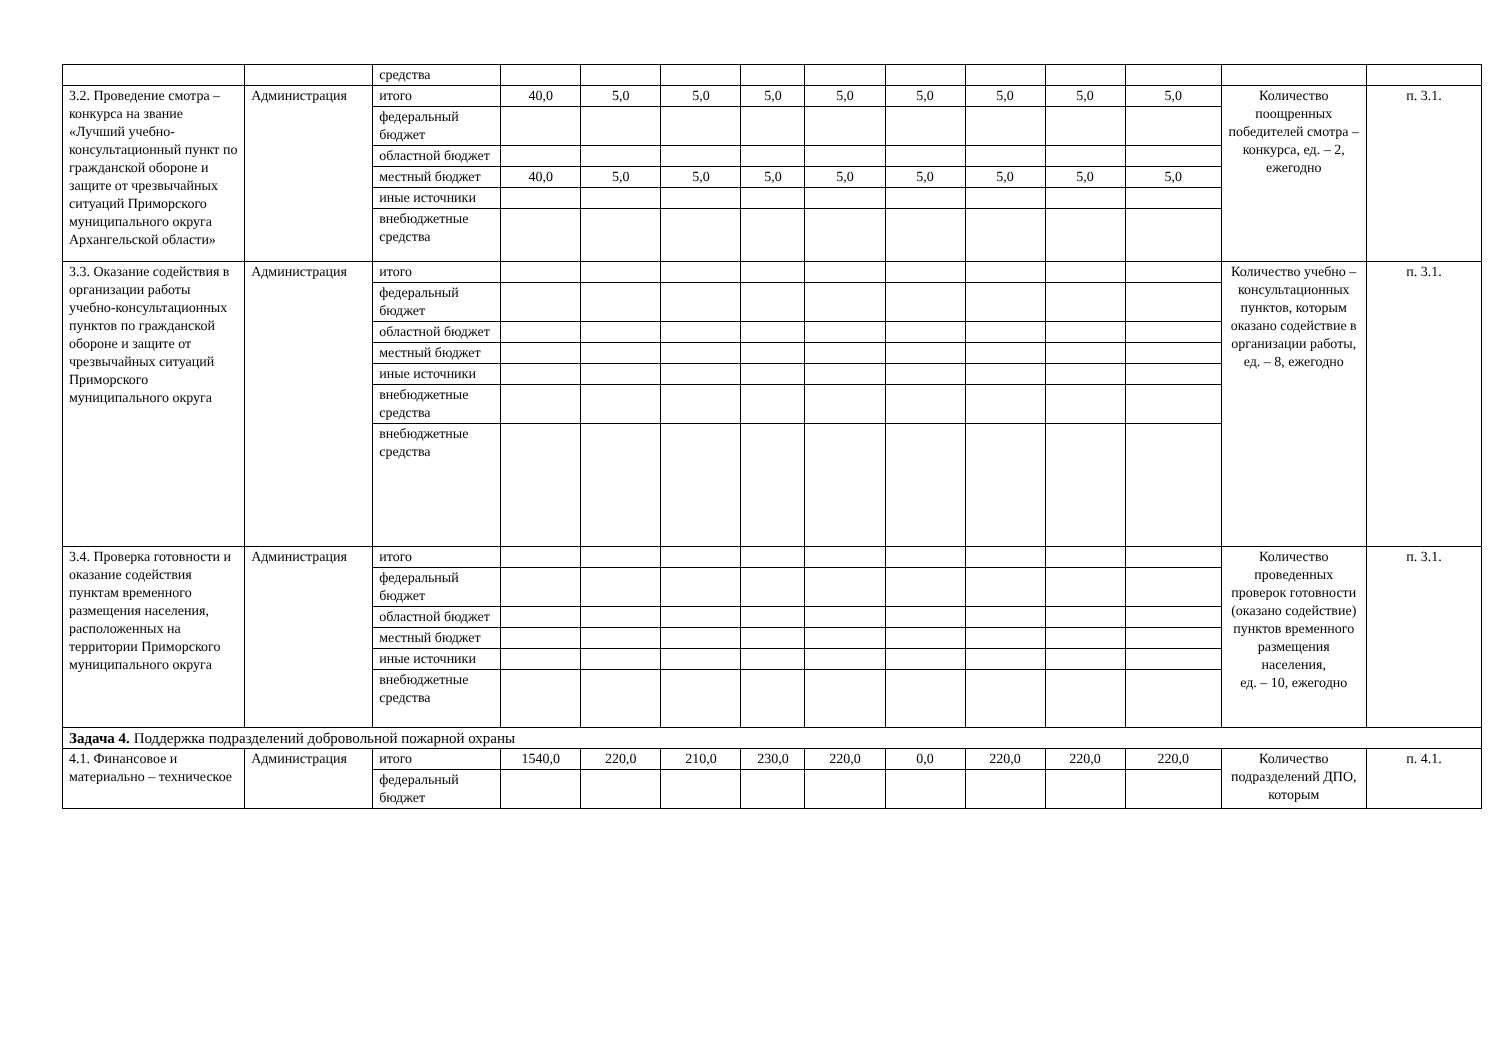| | | средства | | | | | | | | | | | |
| 3.2. Проведение смотра – конкурса на звание «Лучший учебно-консультационный пункт по гражданской обороне и защите от чрезвычайных ситуаций Приморского муниципального округа Архангельской области» | Администрация | итого | 40,0 | 5,0 | 5,0 | 5,0 | 5,0 | 5,0 | 5,0 | 5,0 | 5,0 | Количество поощренных победителей смотра – конкурса, ед. – 2, ежегодно | п. 3.1. |
| | | федеральный бюджет | | | | | | | | | | | |
| | | областной бюджет | | | | | | | | | | | |
| | | местный бюджет | 40,0 | 5,0 | 5,0 | 5,0 | 5,0 | 5,0 | 5,0 | 5,0 | 5,0 | | |
| | | иные источники | | | | | | | | | | | |
| | | внебюджетные средства | | | | | | | | | | | |
| 3.3. Оказание содействия в организации работы учебно-консультационных пунктов по гражданской обороне и защите от чрезвычайных ситуаций Приморского муниципального округа | Администрация | итого | | | | | | | | | | Количество учебно – консультационных пунктов, которым оказано содействие в организации работы, ед. – 8, ежегодно | п. 3.1. |
| | | федеральный бюджет | | | | | | | | | | | |
| | | областной бюджет | | | | | | | | | | | |
| | | местный бюджет | | | | | | | | | | | |
| | | иные источники | | | | | | | | | | | |
| | | внебюджетные средства | | | | | | | | | | | |
| | | внебюджетные средства | | | | | | | | | | | |
| 3.4. Проверка готовности и оказание содействия пунктам временного размещения населения, расположенных на территории Приморского муниципального округа | Администрация | итого | | | | | | | | | | Количество проведенных проверок готовности (оказано содействие) пунктов временного размещения населения, ед. – 10, ежегодно | п. 3.1. |
| | | федеральный бюджет | | | | | | | | | | | |
| | | областной бюджет | | | | | | | | | | | |
| | | местный бюджет | | | | | | | | | | | |
| | | иные источники | | | | | | | | | | | |
| | | внебюджетные средства | | | | | | | | | | | |
| Задача 4. Поддержка подразделений добровольной пожарной охраны | | | | | | | | | | | | | |
| 4.1. Финансовое и материально – техническое | Администрация | итого | 1540,0 | 220,0 | 210,0 | 230,0 | 220,0 | 0,0 | 220,0 | 220,0 | 220,0 | Количество подразделений ДПО, которым | п. 4.1. |
| | | федеральный бюджет | | | | | | | | | | | |